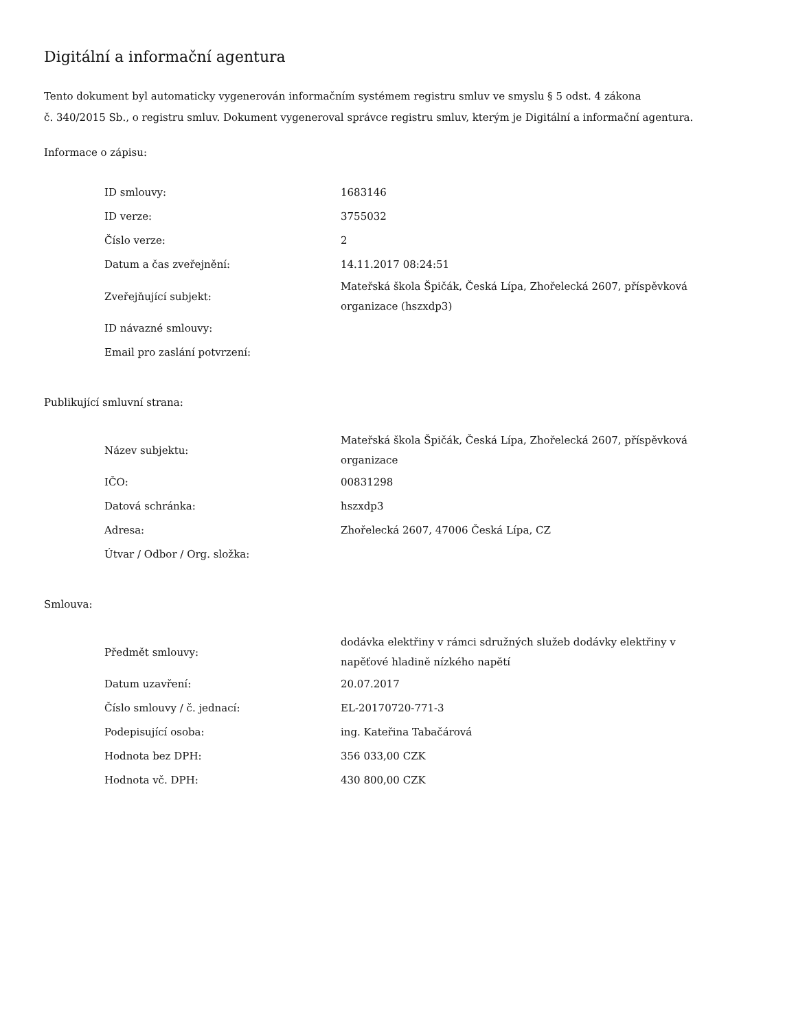Digitální a informační agentura
Tento dokument byl automaticky vygenerován informačním systémem registru smluv ve smyslu § 5 odst. 4 zákona
č. 340/2015 Sb., o registru smluv. Dokument vygeneroval správce registru smluv, kterým je Digitální a informační agentura.
Informace o zápisu:
| ID smlouvy: | 1683146 |
| ID verze: | 3755032 |
| Číslo verze: | 2 |
| Datum a čas zveřejnění: | 14.11.2017 08:24:51 |
| Zveřejňující subjekt: | Mateřská škola Špičák, Česká Lípa, Zhořelecká 2607, příspěvková organizace (hszxdp3) |
| ID návazné smlouvy: | |
| Email pro zaslání potvrzení: | |
Publikující smluvní strana:
| Název subjektu: | Mateřská škola Špičák, Česká Lípa, Zhořelecká 2607, příspěvková organizace |
| IČO: | 00831298 |
| Datová schránka: | hszxdp3 |
| Adresa: | Zhořelecká 2607, 47006 Česká Lípa, CZ |
| Útvar / Odbor / Org. složka: | |
Smlouva:
| Předmět smlouvy: | dodávka elektřiny v rámci sdružných služeb dodávky elektřiny v napěťové hladině nízkého napětí |
| Datum uzavření: | 20.07.2017 |
| Číslo smlouvy / č. jednací: | EL-20170720-771-3 |
| Podepisující osoba: | ing. Kateřina Tabačárová |
| Hodnota bez DPH: | 356 033,00 CZK |
| Hodnota vč. DPH: | 430 800,00 CZK |